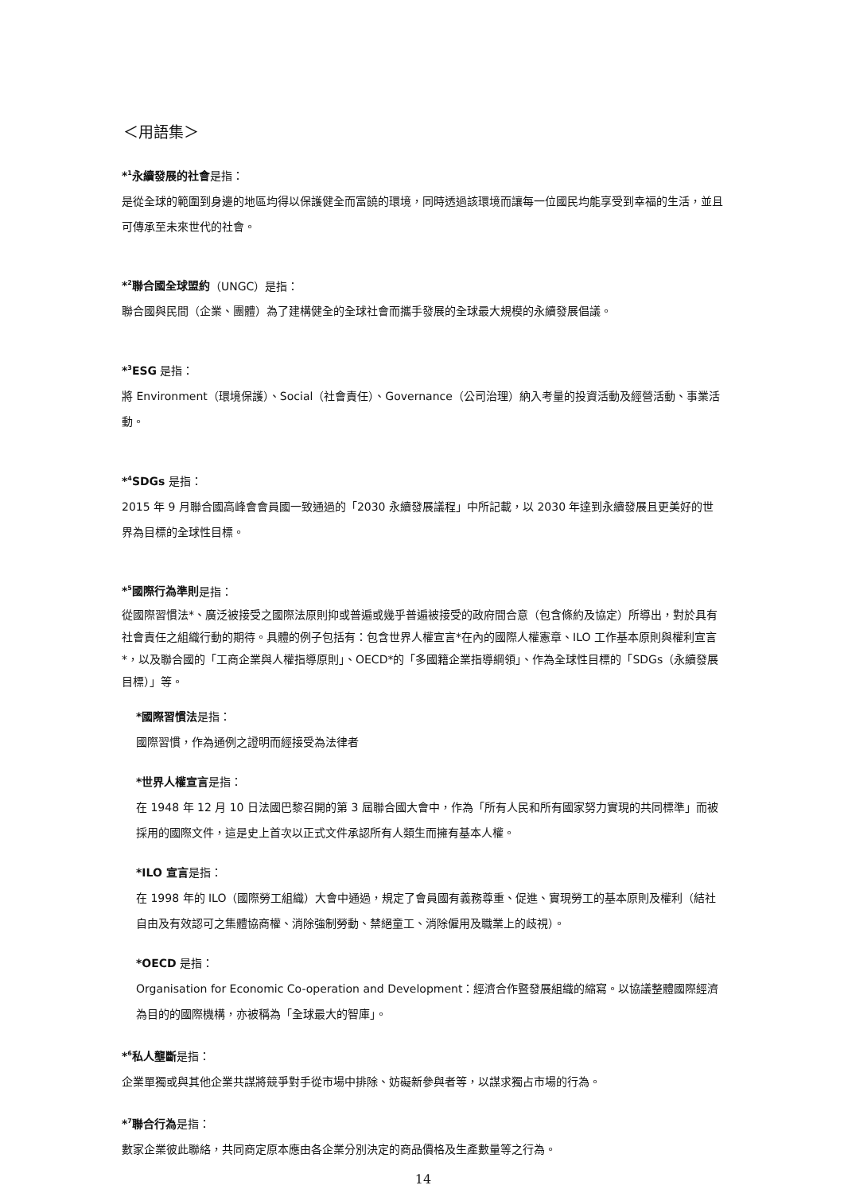＜用語集＞
*<sup>1</sup>永續發展的社會是指：
是從全球的範圍到身邊的地區均得以保護健全而富饒的環境，同時透過該環境而讓每一位國民均能享受到幸福的生活，並且可傳承至未來世代的社會。
*<sup>2</sup>聯合國全球盟約（UNGC）是指：
聯合國與民間（企業、團體）為了建構健全的全球社會而攜手發展的全球最大規模的永續發展倡議。
*<sup>3</sup>ESG 是指：
將 Environment（環境保護）、Social（社會責任）、Governance（公司治理）納入考量的投資活動及經營活動、事業活動。
*<sup>4</sup>SDGs 是指：
2015 年 9 月聯合國高峰會會員國一致通過的「2030 永續發展議程」中所記載，以 2030 年達到永續發展且更美好的世界為目標的全球性目標。
*<sup>5</sup>國際行為準則是指：
從國際習慣法*、廣泛被接受之國際法原則抑或普遍或幾乎普遍被接受的政府間合意（包含條約及協定）所導出，對於具有社會責任之組織行動的期待。具體的例子包括有：包含世界人權宣言*在內的國際人權憲章、ILO 工作基本原則與權利宣言*，以及聯合國的「工商企業與人權指導原則」、OECD*的「多國籍企業指導綱領」、作為全球性目標的「SDGs（永續發展目標）」等。
*國際習慣法是指：
國際習慣，作為通例之證明而經接受為法律者
*世界人權宣言是指：
在 1948 年 12 月 10 日法國巴黎召開的第 3 屆聯合國大會中，作為「所有人民和所有國家努力實現的共同標準」而被採用的國際文件，這是史上首次以正式文件承認所有人類生而擁有基本人權。
*ILO 宣言是指：
在 1998 年的 ILO（國際勞工組織）大會中通過，規定了會員國有義務尊重、促進、實現勞工的基本原則及權利（結社自由及有效認可之集體協商權、消除強制勞動、禁絕童工、消除僱用及職業上的歧視）。
*OECD 是指：
Organisation for Economic Co-operation and Development：經濟合作暨發展組織的縮寫。以協議整體國際經濟為目的的國際機構，亦被稱為「全球最大的智庫」。
*<sup>6</sup>私人壟斷是指：
企業單獨或與其他企業共謀將競爭對手從市場中排除、妨礙新參與者等，以謀求獨占市場的行為。
*<sup>7</sup>聯合行為是指：
數家企業彼此聯絡，共同商定原本應由各企業分別決定的商品價格及生產數量等之行為。
14